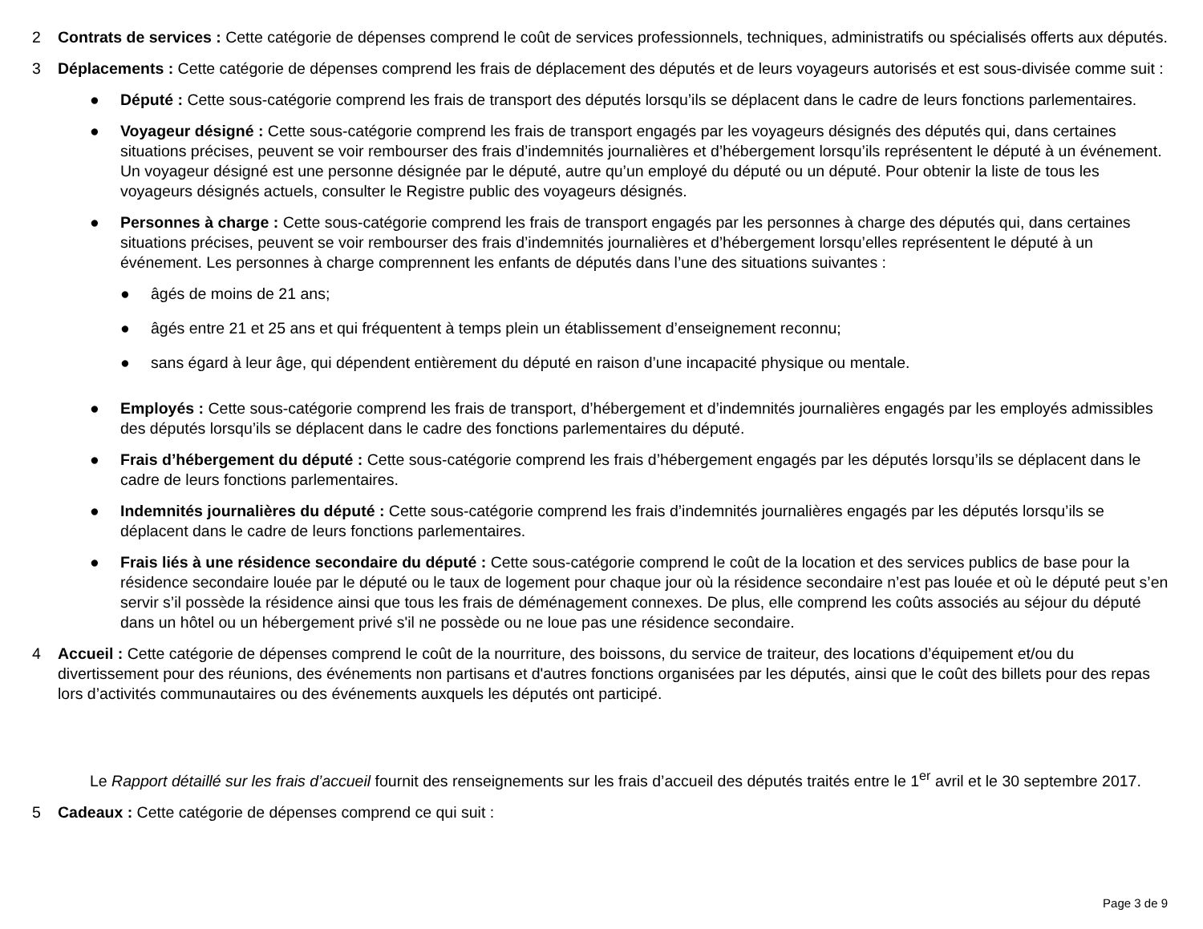2 Contrats de services : Cette catégorie de dépenses comprend le coût de services professionnels, techniques, administratifs ou spécialisés offerts aux députés.
3 Déplacements : Cette catégorie de dépenses comprend les frais de déplacement des députés et de leurs voyageurs autorisés et est sous-divisée comme suit :
● Député : Cette sous-catégorie comprend les frais de transport des députés lorsqu’ils se déplacent dans le cadre de leurs fonctions parlementaires.
● Voyageur désigné : Cette sous-catégorie comprend les frais de transport engagés par les voyageurs désignés des députés qui, dans certaines situations précises, peuvent se voir rembourser des frais d’indemnités journalières et d’hébergement lorsqu’ils représentent le député à un événement. Un voyageur désigné est une personne désignée par le député, autre qu’un employé du député ou un député. Pour obtenir la liste de tous les voyageurs désignés actuels, consulter le Registre public des voyageurs désignés.
● Personnes à charge : Cette sous-catégorie comprend les frais de transport engagés par les personnes à charge des députés qui, dans certaines situations précises, peuvent se voir rembourser des frais d’indemnités journalières et d’hébergement lorsqu’elles représentent le député à un événement. Les personnes à charge comprennent les enfants de députés dans l’une des situations suivantes :
● âgés de moins de 21 ans;
● âgés entre 21 et 25 ans et qui fréquentent à temps plein un établissement d’enseignement reconnu;
● sans égard à leur âge, qui dépendent entièrement du député en raison d’une incapacité physique ou mentale.
● Employés : Cette sous-catégorie comprend les frais de transport, d’hébergement et d’indemnités journalières engagés par les employés admissibles des députés lorsqu’ils se déplacent dans le cadre des fonctions parlementaires du député.
● Frais d’hébergement du député : Cette sous-catégorie comprend les frais d’hébergement engagés par les députés lorsqu’ils se déplacent dans le cadre de leurs fonctions parlementaires.
● Indemnités journalières du député : Cette sous-catégorie comprend les frais d’indemnités journalières engagés par les députés lorsqu’ils se déplacent dans le cadre de leurs fonctions parlementaires.
● Frais liés à une résidence secondaire du député : Cette sous-catégorie comprend le coût de la location et des services publics de base pour la résidence secondaire louée par le député ou le taux de logement pour chaque jour où la résidence secondaire n’est pas louée et où le député peut s’en servir s’il possède la résidence ainsi que tous les frais de déménagement connexes. De plus, elle comprend les coûts associés au séjour du député dans un hôtel ou un hébergement privé s'il ne possède ou ne loue pas une résidence secondaire.
4 Accueil : Cette catégorie de dépenses comprend le coût de la nourriture, des boissons, du service de traiteur, des locations d’équipement et/ou du divertissement pour des réunions, des événements non partisans et d'autres fonctions organisées par les députés, ainsi que le coût des billets pour des repas lors d’activités communautaires ou des événements auxquels les députés ont participé.
Le Rapport détaillé sur les frais d’accueil fournit des renseignements sur les frais d’accueil des députés traités entre le 1<sup>er</sup> avril et le 30 septembre 2017.
5 Cadeaux : Cette catégorie de dépenses comprend ce qui suit :
Page 3 de 9